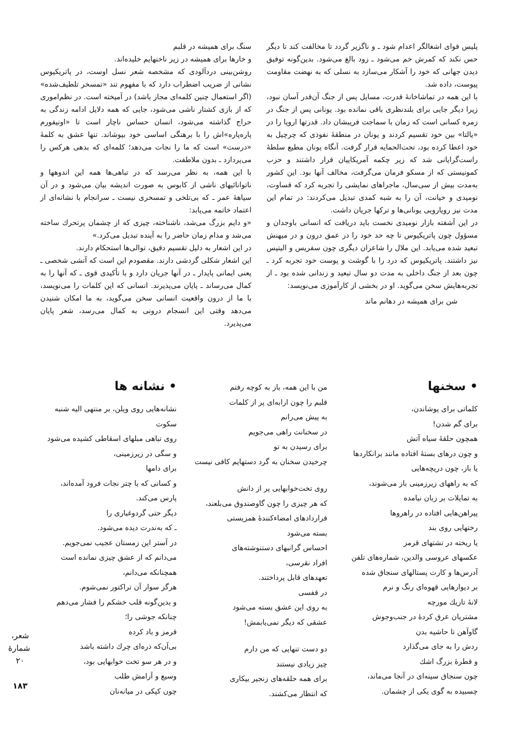پلیس قوای اشغالگر اعدام شود ـ و ناگزیر گردد تا مخالفت کند تا دیگر حس نکند که کمرش خم می‌شود ـ زود بالغ می‌شود. بدین‌گونه توفیق دیدن جهانی که خود را آشکار می‌سازد به نسلی که به نهضت مقاومت پیوست، داده شد.
با این همه در تماشاخانهٔ قدرت، مسایل پس از جنگ آن‌قدر آسان نبود، زیرا دیگر جایی برای بلندنظری باقی نمانده بود. یونانی پس از جنگ در زمره کسانی است که زمان با سماجت فریبشان داد. قدرتها اروپا را در «یالتا» بین خود تقسیم کردند و یونان در منطقهٔ نفوذی که چرچیل به خود اعطا کرده بود، تحت‌الحمایه قرار گرفت. آنگاه یونان مطیع سلطهٔ راست‌گرایانی شد که زیر چکمه آمریکاییان قرار داشتند و حزب کمونیستی که از مسکو فرمان می‌گرفت، مخالف آنها بود. این کشور به‌مدت بیش از سی‌سال، ماجراهای نمایشی را تجربه کرد که قساوت، نومیدی و خیانت، آن را به شبه کمدی تبدیل می‌کردند: در تمام این مدت نیز رویارویی یونانی‌ها و ترکها جریان داشت.
در این آشفته بازار نومیدی نخست باید دریافت که انسانی باوجدان و مسؤول چون پاتریکیوس تا چه حد خود را در عمق درون و در میهنش تبعید شده می‌یابد. این ملال را شاعران دیگری چون سفریس و الیتیس نیز داشتند. پاتریکیوس که درد را با گوشت و پوست خود تجربه کرد ـ چون بعد از جنگ داخلی به مدت دو سال تبعید و زندانی شده بود ـ از تجربه‌هایش سخن می‌گوید. او در بخشی از کارآموزی می‌نویسد:
شن برای همیشه در دهانم ماند
سنگ برای همیشه در قلبم
و خارها برای همیشه در زیر ناخنهایم خلیده‌اند.
روشن‌بینی دردآلودی که مشخصه شعر نسل اوست، در پاتریکیوس نشانی از ضریب اضطراب دارد که با مفهوم تند «تمسخر تلطیف‌شده» (اگر استعمال چنین کلمه‌ای مجاز باشد) در آمیخته است. در نظم‌اموری که از بازی کشتار ناشی می‌شود، جایی که همه دلایل ادامه زندگی به حراج گذاشته می‌شود، انسان حساس ناچار است تا «اونیفورم پاره‌پاره»اش را با برهنگی اساسی خود بپوشاند. تنها عشق به کلمهٔ «درست» است که ما را نجات می‌دهد؛ کلمه‌ای که بدهی هرکس را می‌پردازد ـ بدون ملاطفت.
با این همه، به نظر می‌رسد که در تباهی‌ها همه این اندوهها و ناتوانائیهای ناشی از کابوس به صورت اندیشه بیان می‌شود و در آن سیاههٔ عمر ـ که بی‌تلخی و تمسخری نیست ـ سرانجام با نشانه‌ای از اعتماد خاتمه می‌یابد:
«و دایم بزرگ می‌شد، ناشناخته، چیزی که از چشمان پرتحرك ساخته می‌شد و مدام زمان حاضر را به آینده تبدیل می‌کرد.»
در این اشعار به دلیل تقسیم دقیق، توالی‌ها استحکام دارند.
این اشعار شکلی گردشی دارند. مقصودم این است که آتشی شخصی ـ یعنی ایمانی پایدار ـ در آنها جریان دارد و با تأکیدی قوی ـ که آنها را به کمال می‌رساند ـ پایان می‌پذیرند. انسانی که این کلمات را می‌نویسد، با ما از درون واقعیت انسانی سخن می‌گوید، به ما امکان شنیدن می‌دهد وقتی این انسجام درونی به کمال می‌رسد، شعر پایان می‌پذیرد.
• سخنها
کلماتی برای پوشاندن،
برای گم شدن!
همچون حلقهٔ سیاه آتش
و چون درهای بستهٔ افتاده مانند برانکاردها
یا باز، چون دریچه‌هایی
که به راههای زیرزمینی باز می‌شوند،
به تمایلات بر زبان نیامده
پیراهن‌هایی افتاده در راهروها
رختهایی روی بند
یا ریخته در تشتهای قرمز
عکسهای عروسی والدین، شماره‌های تلفن
آدرس‌ها و کارت پستالهای سنجاق شده
بر دیوارهایی قهوه‌ای رنگ و نرم
لانهٔ تاریك مورچه
مشتریان عرق کردهٔ در جنب‌وجوش
گاوآهن تا حاشیه بدن
ردش را به جای می‌گذارد
و قطرهٔ بزرگ اشك
چون سنجاق سینه‌ای در آنجا می‌ماند،
چسبیده به گوی یکی از چشمان.
من با این همه، باز به کوچه رفتم
قلبم را چون ارابه‌ای پر از کلمات
به پیش می‌رانم
در سخنانت راهی می‌جویم
برای رسیدن به تو
چرخیدن سخنان به گرد دستهایم کافی نیست
روی تخت‌خوابهایی پر از دانش
که هر چیزی را چون گاوصندوق می‌بلعند،
قراردادهای امضاء‌کنندهٔ همزیستی
بسته می‌شود
احساس گرانبهای دستنوشته‌های
افراد نقرسی،
تعهدهای قابل پرداختند.
در قفسی
به روی این عشق بسته می‌شود
عشقی که دیگر نمی‌یابمش!
دو دست تنهایی که من دارم
چیز زیادی نیستند
برای همه حلقه‌های زنجیر بیکاری
که انتظار می‌کشند.
• نشانه ها
نشانه‌هایی روی ویلن، بر منتهی الیه شنبه
سکوت
روی تباهی مبلهای اسقاطی کشیده می‌شود
و سگی در زیرزمینی،
برای دامها
و کسانی که با چتر نجات فرود آمده‌اند،
پارس می‌کند.
دیگر حتی گردوغباری را
ـ که به‌ندرت دیده می‌شود.
در آستر این زمستان عجیب نمی‌جویم.
می‌دانم که از عشق چیزی نمانده است
همچنانکه می‌دانم،
هرگز سوار آن تراکتور نمی‌شوم.
و بدین‌گونه قلب خشکم را فشار می‌دهم
چنانکه جوشی را؛
قرمز و باد کرده
بی‌آن‌که ذره‌ای چرك داشته باشد
و در هر سو تخت خوابهایی بود،
وسیع و آرامش طلب
چون کپکی در میانه‌نان
شعر، شمارهٔ ۲۰
۱۸۳